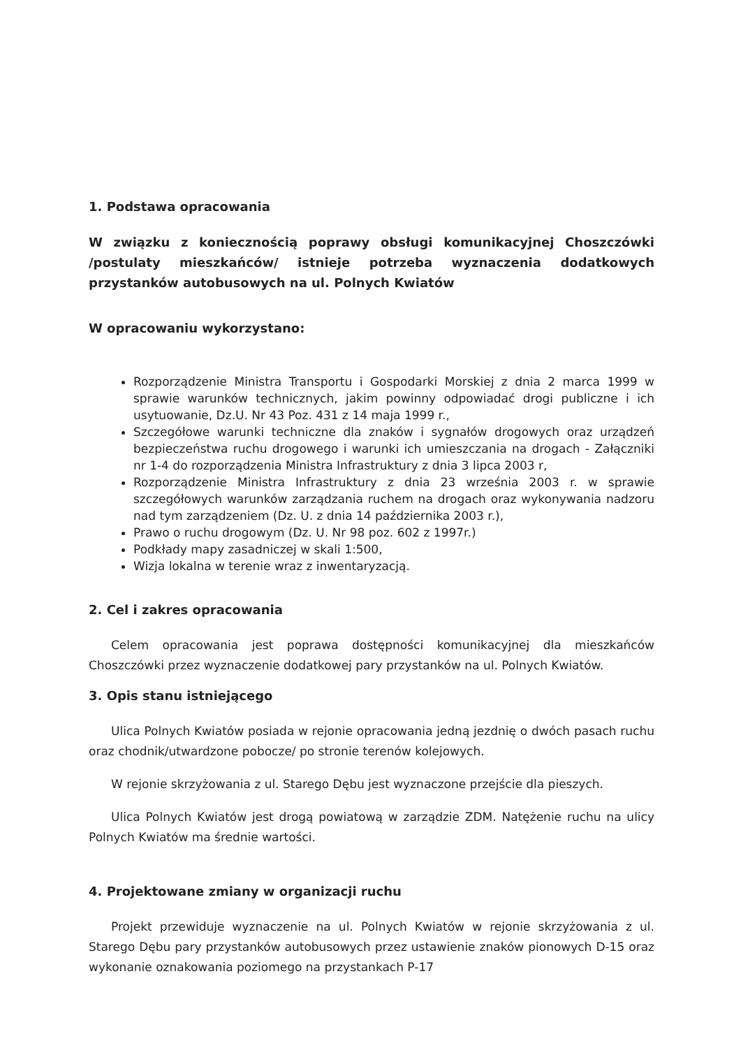1. Podstawa opracowania
W związku z koniecznością poprawy obsługi komunikacyjnej Choszczówki /postulaty mieszkańców/ istnieje potrzeba wyznaczenia dodatkowych przystanków autobusowych na ul. Polnych Kwiatów
W opracowaniu wykorzystano:
Rozporządzenie Ministra Transportu i Gospodarki Morskiej z dnia 2 marca 1999 w sprawie warunków technicznych, jakim powinny odpowiadać drogi publiczne i ich usytuowanie, Dz.U. Nr 43 Poz. 431 z 14 maja 1999 r.,
Szczegółowe warunki techniczne dla znaków i sygnałów drogowych oraz urządzeń bezpieczeństwa ruchu drogowego i warunki ich umieszczania na drogach - Załączniki nr 1-4 do rozporządzenia Ministra Infrastruktury z dnia 3 lipca 2003 r,
Rozporządzenie Ministra Infrastruktury z dnia 23 września 2003 r. w sprawie szczegółowych warunków zarządzania ruchem na drogach oraz wykonywania nadzoru nad tym zarządzeniem (Dz. U. z dnia 14 października 2003 r.),
Prawo o ruchu drogowym (Dz. U. Nr 98 poz. 602 z 1997r.)
Podkłady mapy zasadniczej w skali 1:500,
Wizja lokalna w terenie wraz z inwentaryzacją.
2. Cel i zakres opracowania
Celem opracowania jest poprawa dostępności komunikacyjnej dla mieszkańców Choszczówki przez wyznaczenie dodatkowej pary przystanków na ul. Polnych Kwiatów.
3. Opis stanu istniejącego
Ulica Polnych Kwiatów posiada w rejonie opracowania jedną jezdnię o dwóch pasach ruchu oraz chodnik/utwardzone pobocze/ po stronie terenów kolejowych.
W rejonie skrzyżowania z ul. Starego Dębu jest wyznaczone przejście dla pieszych.
Ulica Polnych Kwiatów jest drogą powiatową w zarządzie ZDM. Natężenie ruchu na ulicy Polnych Kwiatów ma średnie wartości.
4. Projektowane zmiany w organizacji ruchu
Projekt przewiduje wyznaczenie na ul. Polnych Kwiatów w rejonie skrzyżowania z ul. Starego Dębu pary przystanków autobusowych przez ustawienie znaków pionowych D-15 oraz wykonanie oznakowania poziomego na przystankach P-17